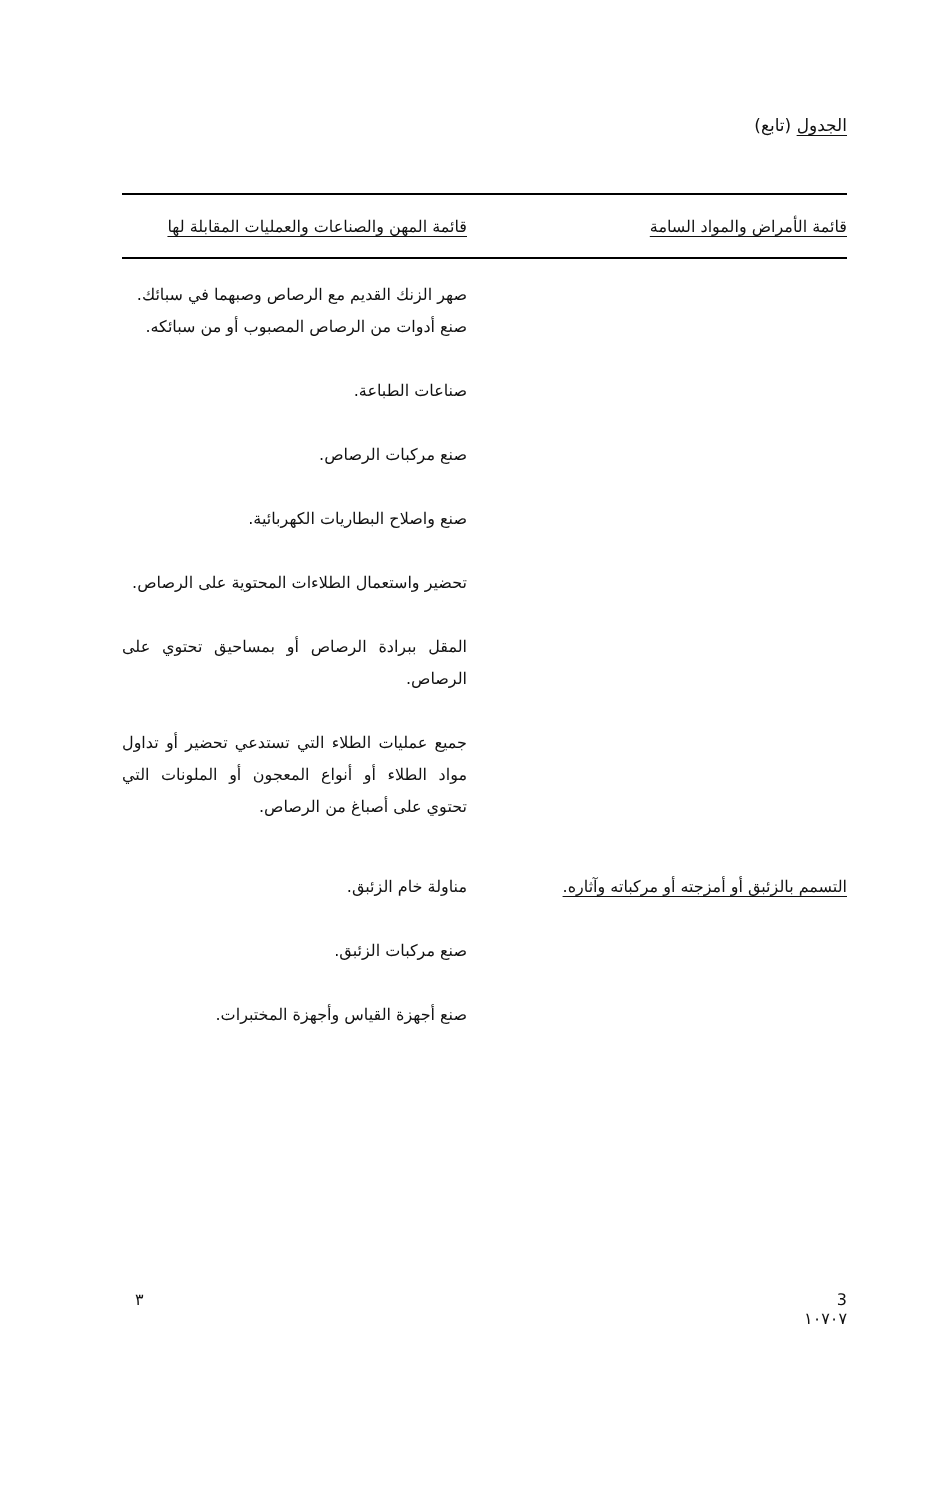الجدول (تابع)
| قائمة الأمراض والمواد السامة | قائمة المهن والصناعات والعمليات المقابلة لها |
| --- | --- |
| | صهر الزنك القديم مع الرصاص وصبهما في سبائك. صنع أدوات من الرصاص المصبوب أو من سبائكه. صناعات الطباعة. صنع مركبات الرصاص. صنع واصلاح البطاريات الكهربائية. تحضير واستعمال الطلاءات المحتوية على الرصاص. المقل ببرادة الرصاص أو بمساحيق تحتوي على الرصاص. جميع عمليات الطلاء التي تستدعي تحضير أو تداول مواد الطلاء أو أنواع المعجون أو الملونات التي تحتوي على أصباغ من الرصاص. |
| التسمم بالزئبق أو أمزجته أو مركباته وآثاره. | مناولة خام الزئبق. صنع مركبات الزئبق. صنع أجهزة القياس وأجهزة المختبرات. |
3
١٠٧٠٧
٣